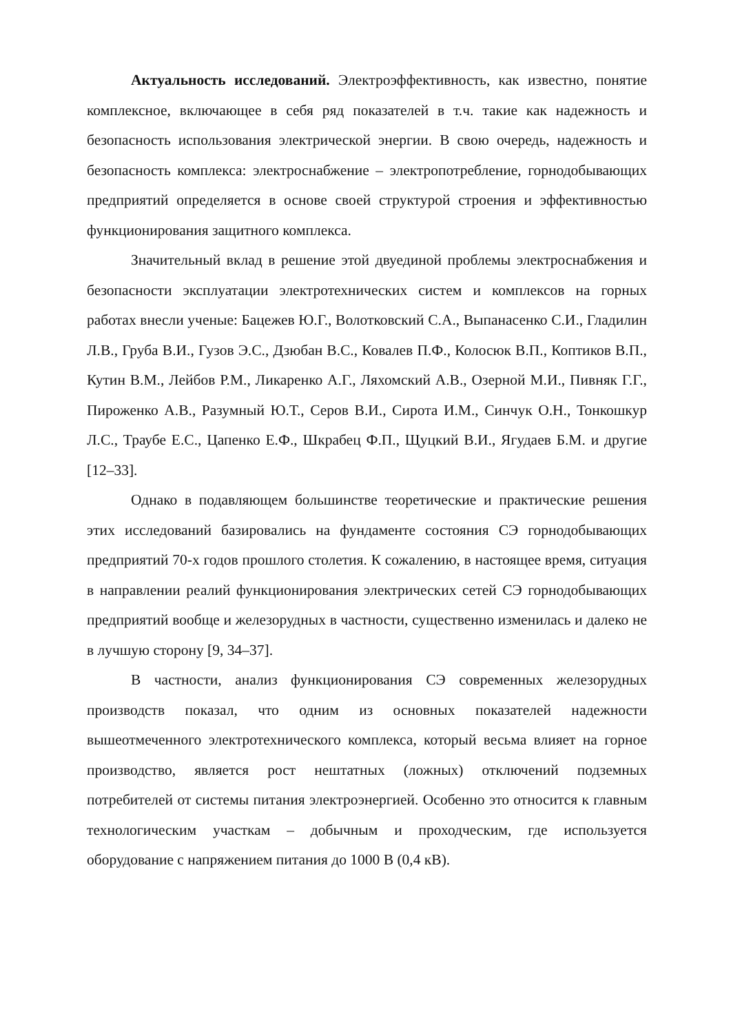Актуальность исследований. Электроэффективность, как известно, понятие комплексное, включающее в себя ряд показателей в т.ч. такие как надежность и безопасность использования электрической энергии. В свою очередь, надежность и безопасность комплекса: электроснабжение – электропотребление, горнодобывающих предприятий определяется в основе своей структурой строения и эффективностью функционирования защитного комплекса.
Значительный вклад в решение этой двуединой проблемы электроснабжения и безопасности эксплуатации электротехнических систем и комплексов на горных работах внесли ученые: Бацежев Ю.Г., Волотковский С.А., Выпанасенко С.И., Гладилин Л.В., Груба В.И., Гузов Э.С., Дзюбан В.С., Ковалев П.Ф., Колосюк В.П., Коптиков В.П., Кутин В.М., Лейбов Р.М., Ликаренко А.Г., Ляхомский А.В., Озерной М.И., Пивняк Г.Г., Пироженко А.В., Разумный Ю.Т., Серов В.И., Сирота И.М., Синчук О.Н., Тонкошкур Л.С., Траубе Е.С., Цапенко Е.Ф., Шкрабец Ф.П., Щуцкий В.И., Ягудаев Б.М. и другие [12–33].
Однако в подавляющем большинстве теоретические и практические решения этих исследований базировались на фундаменте состояния СЭ горнодобывающих предприятий 70-х годов прошлого столетия. К сожалению, в настоящее время, ситуация в направлении реалий функционирования электрических сетей СЭ горнодобывающих предприятий вообще и железорудных в частности, существенно изменилась и далеко не в лучшую сторону [9, 34–37].
В частности, анализ функционирования СЭ современных железорудных производств показал, что одним из основных показателей надежности вышеотмеченного электротехнического комплекса, который весьма влияет на горное производство, является рост нештатных (ложных) отключений подземных потребителей от системы питания электроэнергией. Особенно это относится к главным технологическим участкам – добычным и проходческим, где используется оборудование с напряжением питания до 1000 В (0,4 кВ).